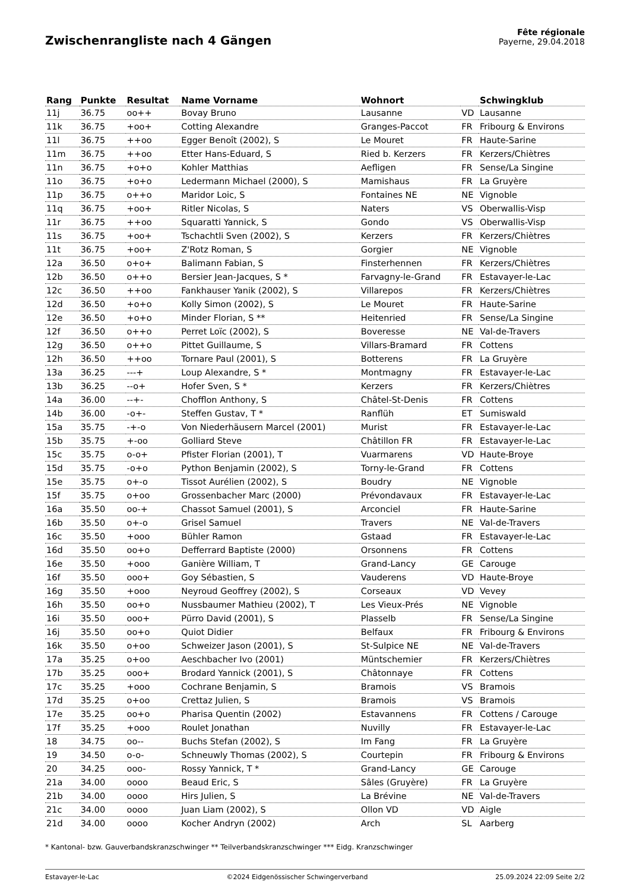Zwischenrangliste nach 4 Gängen
Fête régionale
Payerne, 29.04.2018
| Rang | Punkte | Resultat | Name Vorname | Wohnort | | Schwingklub |
| --- | --- | --- | --- | --- | --- | --- |
| 11j | 36.75 | oo++ | Bovay Bruno | Lausanne | VD | Lausanne |
| 11k | 36.75 | +oo+ | Cotting Alexandre | Granges-Paccot | FR | Fribourg & Environs |
| 11l | 36.75 | ++oo | Egger Benoît (2002), S | Le Mouret | FR | Haute-Sarine |
| 11m | 36.75 | ++oo | Etter Hans-Eduard, S | Ried b. Kerzers | FR | Kerzers/Chiètres |
| 11n | 36.75 | +o+o | Kohler Matthias | Aefligen | FR | Sense/La Singine |
| 11o | 36.75 | +o+o | Ledermann Michael (2000), S | Mamishaus | FR | La Gruyère |
| 11p | 36.75 | o++o | Maridor Loic, S | Fontaines NE | NE | Vignoble |
| 11q | 36.75 | +oo+ | Ritler Nicolas, S | Naters | VS | Oberwallis-Visp |
| 11r | 36.75 | ++oo | Squaratti Yannick, S | Gondo | VS | Oberwallis-Visp |
| 11s | 36.75 | +oo+ | Tschachtli Sven (2002), S | Kerzers | FR | Kerzers/Chiètres |
| 11t | 36.75 | +oo+ | Z'Rotz Roman, S | Gorgier | NE | Vignoble |
| 12a | 36.50 | o+o+ | Balimann Fabian, S | Finsterhennen | FR | Kerzers/Chiètres |
| 12b | 36.50 | o++o | Bersier Jean-Jacques, S * | Farvagny-le-Grand | FR | Estavayer-le-Lac |
| 12c | 36.50 | ++oo | Fankhauser Yanik (2002), S | Villarepos | FR | Kerzers/Chiètres |
| 12d | 36.50 | +o+o | Kolly Simon (2002), S | Le Mouret | FR | Haute-Sarine |
| 12e | 36.50 | +o+o | Minder Florian, S ** | Heitenried | FR | Sense/La Singine |
| 12f | 36.50 | o++o | Perret Loïc (2002), S | Boveresse | NE | Val-de-Travers |
| 12g | 36.50 | o++o | Pittet Guillaume, S | Villars-Bramard | FR | Cottens |
| 12h | 36.50 | ++oo | Tornare Paul (2001), S | Botterens | FR | La Gruyère |
| 13a | 36.25 | ---+ | Loup Alexandre, S * | Montmagny | FR | Estavayer-le-Lac |
| 13b | 36.25 | --o+ | Hofer Sven, S * | Kerzers | FR | Kerzers/Chiètres |
| 14a | 36.00 | --+- | Chofflon Anthony, S | Châtel-St-Denis | FR | Cottens |
| 14b | 36.00 | -o+- | Steffen Gustav, T * | Ranflüh | ET | Sumiswald |
| 15a | 35.75 | -+-o | Von Niederhäusern Marcel (2001) | Murist | FR | Estavayer-le-Lac |
| 15b | 35.75 | +-oo | Golliard Steve | Châtillon FR | FR | Estavayer-le-Lac |
| 15c | 35.75 | o-o+ | Pfister Florian (2001), T | Vuarmarens | VD | Haute-Broye |
| 15d | 35.75 | -o+o | Python Benjamin (2002), S | Torny-le-Grand | FR | Cottens |
| 15e | 35.75 | o+-o | Tissot Aurélien (2002), S | Boudry | NE | Vignoble |
| 15f | 35.75 | o+oo | Grossenbacher Marc (2000) | Prévondavaux | FR | Estavayer-le-Lac |
| 16a | 35.50 | oo-+ | Chassot Samuel (2001), S | Arconciel | FR | Haute-Sarine |
| 16b | 35.50 | o+-o | Grisel Samuel | Travers | NE | Val-de-Travers |
| 16c | 35.50 | +ooo | Bühler Ramon | Gstaad | FR | Estavayer-le-Lac |
| 16d | 35.50 | oo+o | Defferrard Baptiste (2000) | Orsonnens | FR | Cottens |
| 16e | 35.50 | +ooo | Ganière William, T | Grand-Lancy | GE | Carouge |
| 16f | 35.50 | ooo+ | Goy Sébastien, S | Vauderens | VD | Haute-Broye |
| 16g | 35.50 | +ooo | Neyroud Geoffrey (2002), S | Corseaux | VD | Vevey |
| 16h | 35.50 | oo+o | Nussbaumer Mathieu (2002), T | Les Vieux-Prés | NE | Vignoble |
| 16i | 35.50 | ooo+ | Pürro David (2001), S | Plasselb | FR | Sense/La Singine |
| 16j | 35.50 | oo+o | Quiot Didier | Belfaux | FR | Fribourg & Environs |
| 16k | 35.50 | o+oo | Schweizer Jason (2001), S | St-Sulpice NE | NE | Val-de-Travers |
| 17a | 35.25 | o+oo | Aeschbacher Ivo (2001) | Müntschemier | FR | Kerzers/Chiètres |
| 17b | 35.25 | ooo+ | Brodard Yannick (2001), S | Châtonnaye | FR | Cottens |
| 17c | 35.25 | +ooo | Cochrane Benjamin, S | Bramois | VS | Bramois |
| 17d | 35.25 | o+oo | Crettaz Julien, S | Bramois | VS | Bramois |
| 17e | 35.25 | oo+o | Pharisa Quentin (2002) | Estavannens | FR | Cottens / Carouge |
| 17f | 35.25 | +ooo | Roulet Jonathan | Nuvilly | FR | Estavayer-le-Lac |
| 18 | 34.75 | oo-- | Buchs Stefan (2002), S | Im Fang | FR | La Gruyère |
| 19 | 34.50 | o-o- | Schneuwly Thomas (2002), S | Courtepin | FR | Fribourg & Environs |
| 20 | 34.25 | ooo- | Rossy Yannick, T * | Grand-Lancy | GE | Carouge |
| 21a | 34.00 | oooo | Beaud Eric, S | Sâles (Gruyère) | FR | La Gruyère |
| 21b | 34.00 | oooo | Hirs Julien, S | La Brévine | NE | Val-de-Travers |
| 21c | 34.00 | oooo | Juan Liam (2002), S | Ollon VD | VD | Aigle |
| 21d | 34.00 | oooo | Kocher Andryn (2002) | Arch | SL | Aarberg |
* Kantonal- bzw. Gauverbandskranzschwinger ** Teilverbandskranzschwinger *** Eidg. Kranzschwinger
Estavayer-le-Lac ©2024 Eidgenössischer Schwingerverband 25.09.2024 22:09 Seite 2/2